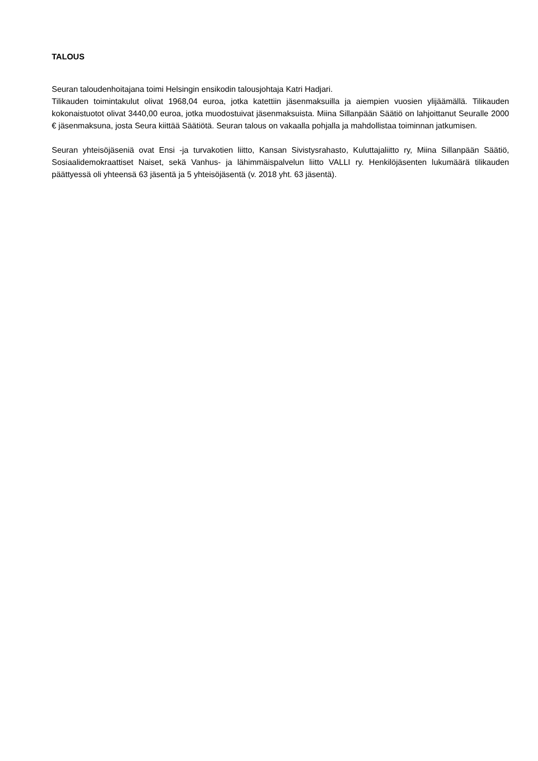TALOUS
Seuran taloudenhoitajana toimi Helsingin ensikodin talousjohtaja Katri Hadjari.
Tilikauden toimintakulut olivat 1968,04 euroa, jotka katettiin jäsenmaksuilla ja aiempien vuosien ylijäämällä. Tilikauden kokonaistuotot olivat 3440,00 euroa, jotka muodostuivat jäsenmaksuista. Miina Sillanpään Säätiö on lahjoittanut Seuralle 2000 € jäsenmaksuna, josta Seura kiittää Säätiötä. Seuran talous on vakaalla pohjalla ja mahdollistaa toiminnan jatkumisen.
Seuran yhteisöjäseniä ovat Ensi -ja turvakotien liitto, Kansan Sivistysrahasto, Kuluttajaliitto ry, Miina Sillanpään Säätiö, Sosiaalidemokraattiset Naiset, sekä Vanhus- ja lähimmäispalvelun liitto VALLI ry. Henkilöjäsenten lukumäärä tilikauden päättyessä oli yhteensä 63 jäsentä ja 5 yhteisöjäsentä (v. 2018 yht. 63 jäsentä).